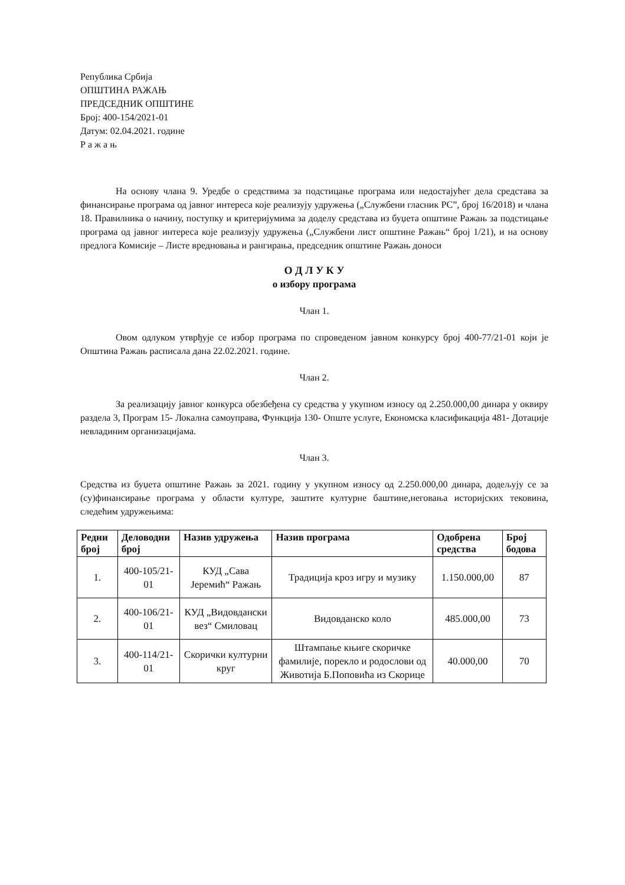Република Србија
ОПШТИНА РАЖАЊ
ПРЕДСЕДНИК ОПШТИНЕ
Број: 400-154/2021-01
Датум: 02.04.2021. године
Р а ж а њ
На основу члана 9. Уредбе о средствима за подстицање програма или недостајућег дела средстава за финансирање програма од јавног интереса које реализују удружења („Службени гласник РС”, број 16/2018) и члана 18. Правилника о начину, поступку и критеријумима за доделу средстава из буџета општине Ражањ за подстицање програма од јавног интереса које реализују удружења („Службени лист општине Ражањ“ број 1/21), и на основу предлога Комисије – Листе вредновања и рангирања, председник општине Ражањ доноси
О Д Л У К У
о избору програма
Члан 1.
Овом одлуком утврђује се избор програма по спроведеном јавном конкурсу број 400-77/21-01 који је Општина Ражањ расписала дана 22.02.2021. године.
Члан 2.
За реализацију јавног конкурса обезбеђена су средства у укупном износу од 2.250.000,00 динара у оквиру раздела 3, Програм 15- Локална самоуправа, Функција 130- Опште услуге, Економска класификација 481- Дотације невладиним организацијама.
Члан 3.
Средства из буџета општине Ражањ за 2021. годину у укупном износу од 2.250.000,00 динара, додељују се за (су)финансирање програма у области културе, заштите културне баштине,неговања историјских тековина, следећим удружењима:
| Редни број | Деловодни број | Назив удружења | Назив програма | Одобрена средства | Број бодова |
| --- | --- | --- | --- | --- | --- |
| 1. | 400-105/21-01 | КУД „Сава Јеремић“ Ражањ | Традиција кроз игру и музику | 1.150.000,00 | 87 |
| 2. | 400-106/21-01 | КУД „Видовдански вез“ Смиловац | Видовданско коло | 485.000,00 | 73 |
| 3. | 400-114/21-01 | Скорички културни круг | Штампање књиге скоричке фамилије, порекло и родослови од Животија Б.Поповића из Скорице | 40.000,00 | 70 |